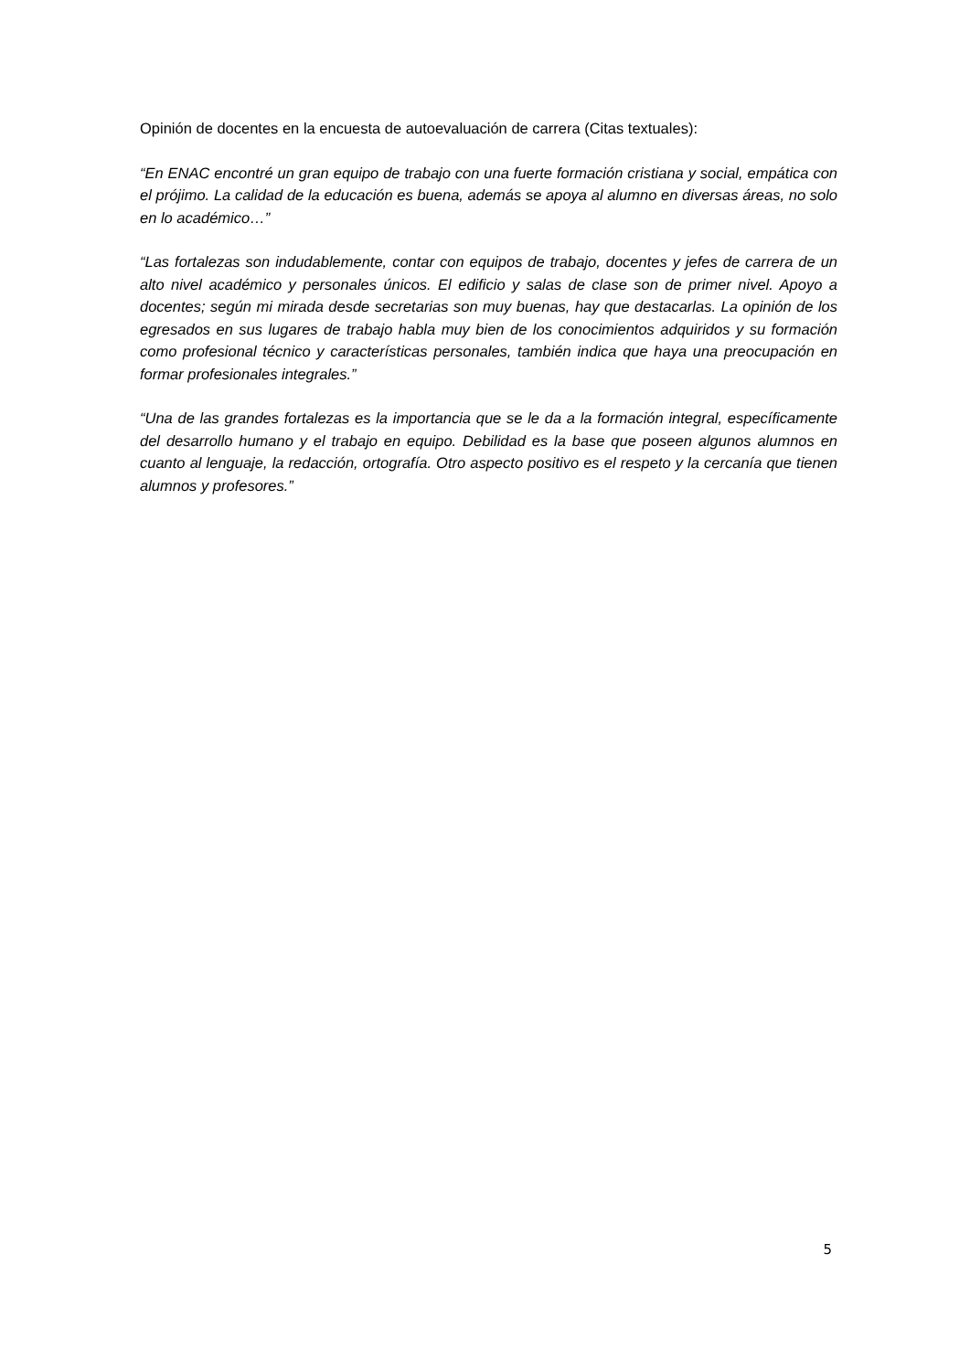Opinión de docentes en la encuesta de autoevaluación de carrera (Citas textuales):
“En ENAC encontré un gran equipo de trabajo con una fuerte formación cristiana y social, empática con el prójimo. La calidad de la educación es buena, además se apoya al alumno en diversas áreas, no solo en lo académico…”
“Las fortalezas son indudablemente, contar con equipos de trabajo, docentes y jefes de carrera de un alto nivel académico y personales únicos. El edificio y salas de clase son de primer nivel. Apoyo a docentes; según mi mirada desde secretarias son muy buenas, hay que destacarlas. La opinión de los egresados en sus lugares de trabajo habla muy bien de los conocimientos adquiridos y su formación como profesional técnico y características personales, también indica que haya una preocupación en formar profesionales integrales.”
“Una de las grandes fortalezas es la importancia que se le da a la formación integral, específicamente del desarrollo humano y el trabajo en equipo. Debilidad es la base que poseen algunos alumnos en cuanto al lenguaje, la redacción, ortografía. Otro aspecto positivo es el respeto y la cercanía que tienen alumnos y profesores.”
5